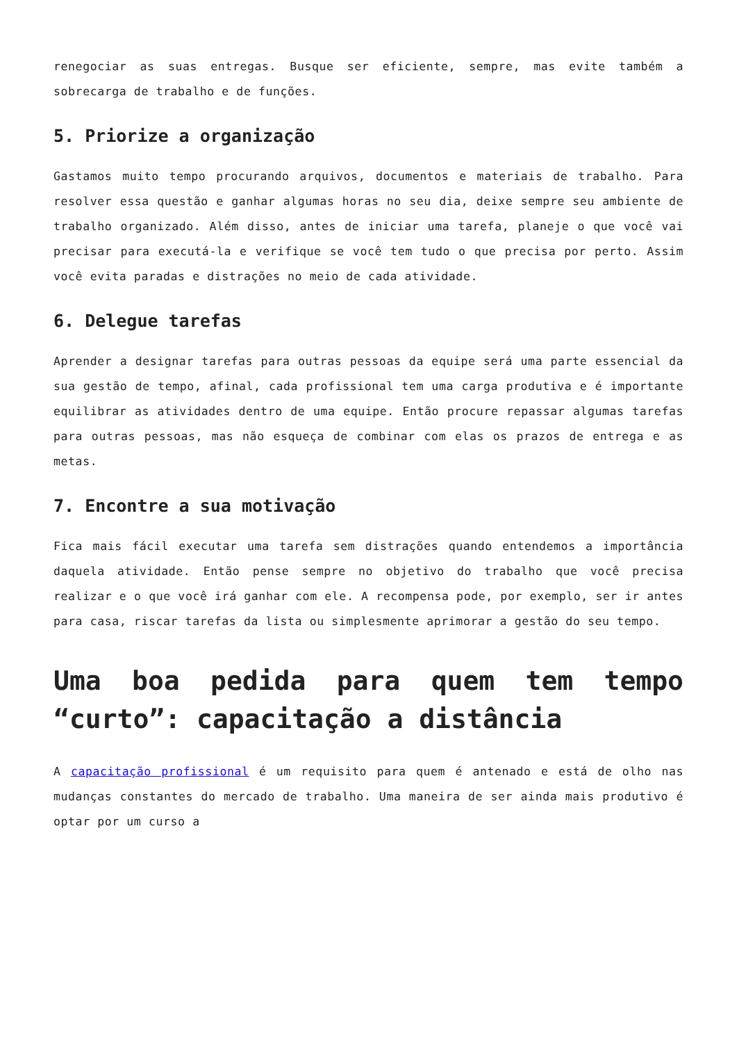renegociar as suas entregas. Busque ser eficiente, sempre, mas evite também a sobrecarga de trabalho e de funções.
5. Priorize a organização
Gastamos muito tempo procurando arquivos, documentos e materiais de trabalho. Para resolver essa questão e ganhar algumas horas no seu dia, deixe sempre seu ambiente de trabalho organizado. Além disso, antes de iniciar uma tarefa, planeje o que você vai precisar para executá-la e verifique se você tem tudo o que precisa por perto. Assim você evita paradas e distrações no meio de cada atividade.
6. Delegue tarefas
Aprender a designar tarefas para outras pessoas da equipe será uma parte essencial da sua gestão de tempo, afinal, cada profissional tem uma carga produtiva e é importante equilibrar as atividades dentro de uma equipe. Então procure repassar algumas tarefas para outras pessoas, mas não esqueça de combinar com elas os prazos de entrega e as metas.
7. Encontre a sua motivação
Fica mais fácil executar uma tarefa sem distrações quando entendemos a importância daquela atividade. Então pense sempre no objetivo do trabalho que você precisa realizar e o que você irá ganhar com ele. A recompensa pode, por exemplo, ser ir antes para casa, riscar tarefas da lista ou simplesmente aprimorar a gestão do seu tempo.
Uma boa pedida para quem tem tempo “curto”: capacitação a distância
A capacitação profissional é um requisito para quem é antenado e está de olho nas mudanças constantes do mercado de trabalho. Uma maneira de ser ainda mais produtivo é optar por um curso a